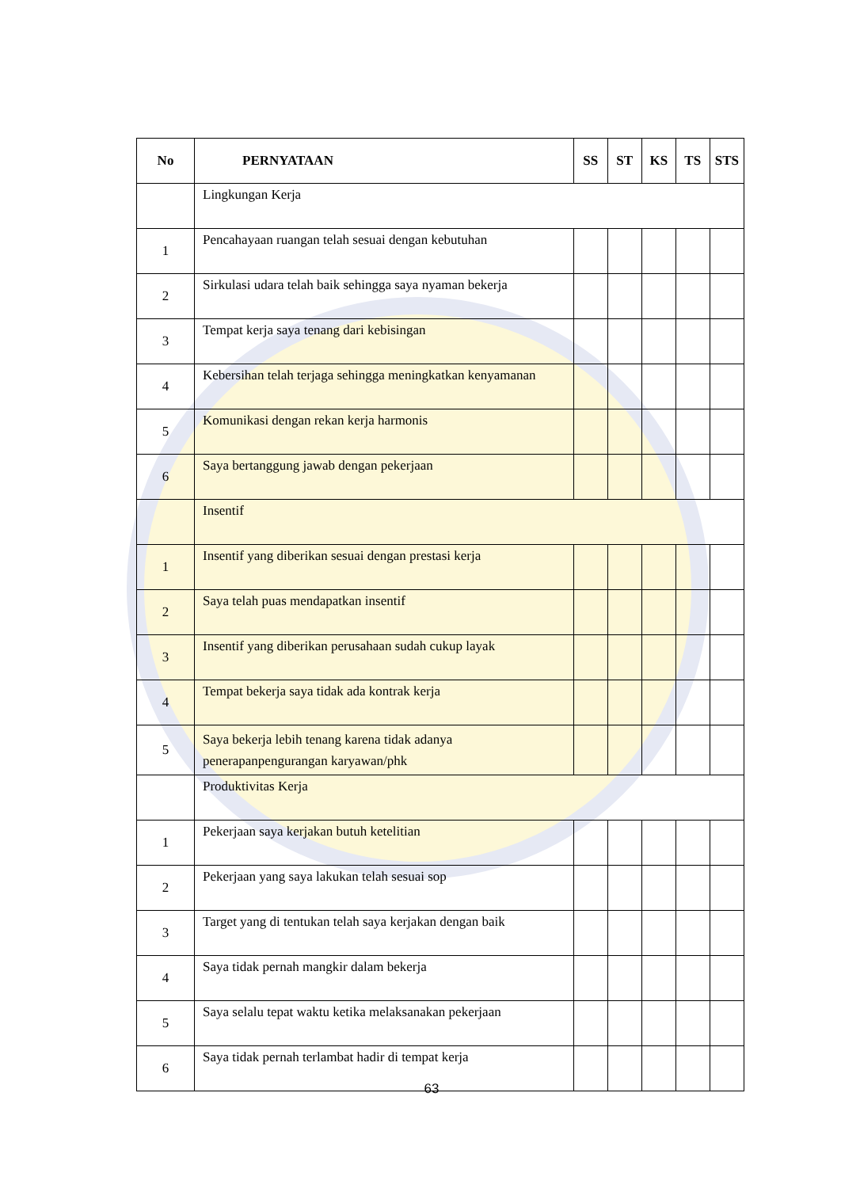| No | PERNYATAAN | SS | ST | KS | TS | STS |
| --- | --- | --- | --- | --- | --- | --- |
| | Lingkungan Kerja | | | | | |
| 1 | Pencahayaan ruangan telah sesuai dengan kebutuhan | | | | | |
| 2 | Sirkulasi udara telah baik sehingga saya nyaman bekerja | | | | | |
| 3 | Tempat kerja saya tenang dari kebisingan | | | | | |
| 4 | Kebersihan telah terjaga sehingga meningkatkan kenyamanan | | | | | |
| 5 | Komunikasi dengan rekan kerja harmonis | | | | | |
| 6 | Saya bertanggung jawab dengan pekerjaan | | | | | |
| | Insentif | | | | | |
| 1 | Insentif yang diberikan sesuai dengan prestasi kerja | | | | | |
| 2 | Saya telah puas mendapatkan insentif | | | | | |
| 3 | Insentif yang diberikan perusahaan sudah cukup layak | | | | | |
| 4 | Tempat bekerja saya tidak ada kontrak kerja | | | | | |
| 5 | Saya bekerja lebih tenang karena tidak adanya penerapanpengurangan karyawan/phk | | | | | |
| | Produktivitas Kerja | | | | | |
| 1 | Pekerjaan saya kerjakan butuh ketelitian | | | | | |
| 2 | Pekerjaan yang saya lakukan telah sesuai sop | | | | | |
| 3 | Target yang di tentukan telah saya kerjakan dengan baik | | | | | |
| 4 | Saya tidak pernah mangkir dalam bekerja | | | | | |
| 5 | Saya selalu tepat waktu ketika melaksanakan pekerjaan | | | | | |
| 6 | Saya tidak pernah terlambat hadir di tempat kerja | | | | | |
63